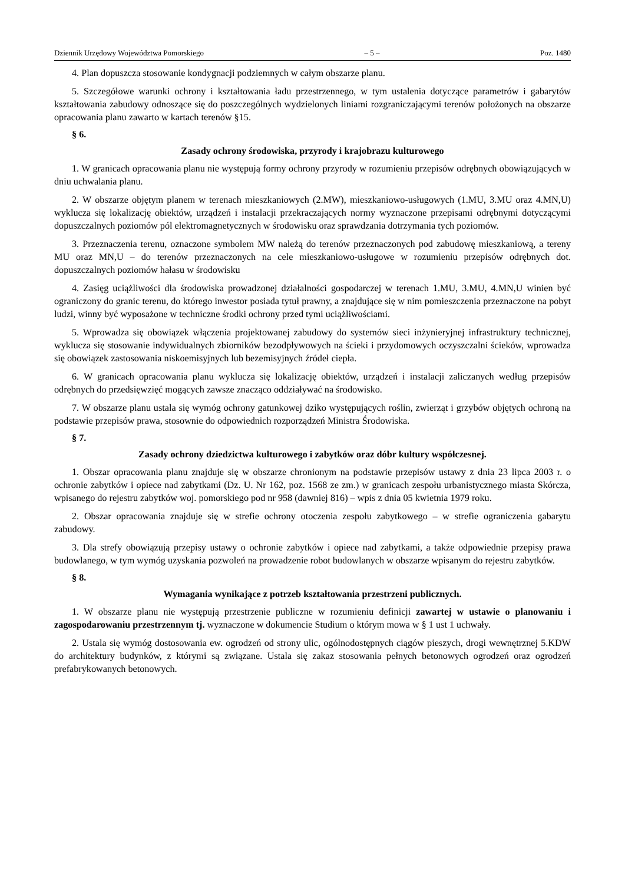Dziennik Urzędowy Województwa Pomorskiego – 5 – Poz. 1480
4. Plan dopuszcza stosowanie kondygnacji podziemnych w całym obszarze planu.
5. Szczegółowe warunki ochrony i kształtowania ładu przestrzennego, w tym ustalenia dotyczące parametrów i gabarytów kształtowania zabudowy odnoszące się do poszczególnych wydzielonych liniami rozgraniczającymi terenów położonych na obszarze opracowania planu zawarto w kartach terenów §15.
§ 6.
Zasady ochrony środowiska, przyrody i krajobrazu kulturowego
1. W granicach opracowania planu nie występują formy ochrony przyrody w rozumieniu przepisów odrębnych obowiązujących w dniu uchwalania planu.
2. W obszarze objętym planem w terenach mieszkaniowych (2.MW), mieszkaniowo-usługowych (1.MU, 3.MU oraz 4.MN,U) wyklucza się lokalizację obiektów, urządzeń i instalacji przekraczających normy wyznaczone przepisami odrębnymi dotyczącymi dopuszczalnych poziomów pól elektromagnetycznych w środowisku oraz sprawdzania dotrzymania tych poziomów.
3. Przeznaczenia terenu, oznaczone symbolem MW należą do terenów przeznaczonych pod zabudowę mieszkaniową, a tereny MU oraz MN,U – do terenów przeznaczonych na cele mieszkaniowo-usługowe w rozumieniu przepisów odrębnych dot. dopuszczalnych poziomów hałasu w środowisku
4. Zasięg uciążliwości dla środowiska prowadzonej działalności gospodarczej w terenach 1.MU, 3.MU, 4.MN,U winien być ograniczony do granic terenu, do którego inwestor posiada tytuł prawny, a znajdujące się w nim pomieszczenia przeznaczone na pobyt ludzi, winny być wyposażone w techniczne środki ochrony przed tymi uciążliwościami.
5. Wprowadza się obowiązek włączenia projektowanej zabudowy do systemów sieci inżynieryjnej infrastruktury technicznej, wyklucza się stosowanie indywidualnych zbiorników bezodpływowych na ścieki i przydomowych oczyszczalni ścieków, wprowadza się obowiązek zastosowania niskoemisyjnych lub bezemisyjnych źródeł ciepła.
6. W granicach opracowania planu wyklucza się lokalizację obiektów, urządzeń i instalacji zaliczanych według przepisów odrębnych do przedsięwzięć mogących zawsze znacząco oddziaływać na środowisko.
7. W obszarze planu ustala się wymóg ochrony gatunkowej dziko występujących roślin, zwierząt i grzybów objętych ochroną na podstawie przepisów prawa, stosownie do odpowiednich rozporządzeń Ministra Środowiska.
§ 7.
Zasady ochrony dziedzictwa kulturowego i zabytków oraz dóbr kultury współczesnej.
1. Obszar opracowania planu znajduje się w obszarze chronionym na podstawie przepisów ustawy z dnia 23 lipca 2003 r. o ochronie zabytków i opiece nad zabytkami (Dz. U. Nr 162, poz. 1568 ze zm.) w granicach zespołu urbanistycznego miasta Skórcza, wpisanego do rejestru zabytków woj. pomorskiego pod nr 958 (dawniej 816) – wpis z dnia 05 kwietnia 1979 roku.
2. Obszar opracowania znajduje się w strefie ochrony otoczenia zespołu zabytkowego – w strefie ograniczenia gabarytu zabudowy.
3. Dla strefy obowiązują przepisy ustawy o ochronie zabytków i opiece nad zabytkami, a także odpowiednie przepisy prawa budowlanego, w tym wymóg uzyskania pozwoleń na prowadzenie robot budowlanych w obszarze wpisanym do rejestru zabytków.
§ 8.
Wymagania wynikające z potrzeb kształtowania przestrzeni publicznych.
1. W obszarze planu nie występują przestrzenie publiczne w rozumieniu definicji zawartej w ustawie o planowaniu i zagospodarowaniu przestrzennym tj. wyznaczone w dokumencie Studium o którym mowa w § 1 ust 1 uchwały.
2. Ustala się wymóg dostosowania ew. ogrodzeń od strony ulic, ogólnodostępnych ciągów pieszych, drogi wewnętrznej 5.KDW do architektury budynków, z którymi są związane. Ustala się zakaz stosowania pełnych betonowych ogrodzeń oraz ogrodzeń prefabrykowanych betonowych.